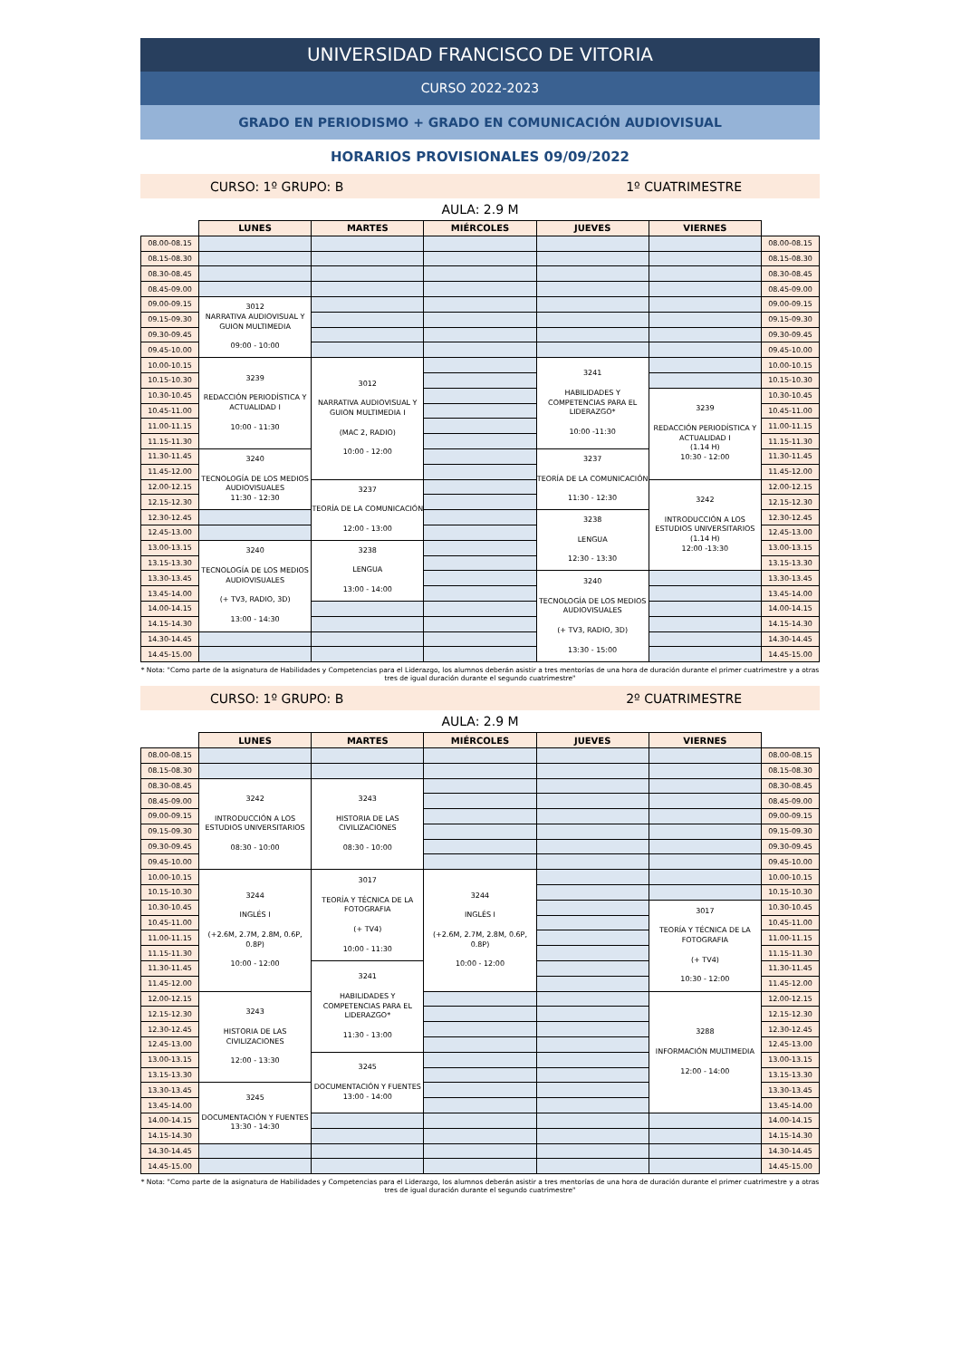UNIVERSIDAD FRANCISCO DE VITORIA
CURSO 2022-2023
GRADO EN PERIODISMO + GRADO EN COMUNICACIÓN AUDIOVISUAL
HORARIOS PROVISIONALES 09/09/2022
CURSO: 1º GRUPO: B 1º CUATRIMESTRE
AULA: 2.9 M
| | LUNES | MARTES | MIÉRCOLES | JUEVES | VIERNES | |
| --- | --- | --- | --- | --- | --- | --- |
| 08.00-08.15 | | | | | | 08.00-08.15 |
| 08.15-08.30 | | | | | | 08.15-08.30 |
| 08.30-08.45 | | | | | | 08.30-08.45 |
| 08.45-09.00 | | | | | | 08.45-09.00 |
| 09.00-09.15 | 3012 NARRATIVA AUDIOVISUAL Y GUION MULTIMEDIA 09:00 - 10:00 | | | | | 09.00-09.15 |
| 09.15-09.30 | | | | | | 09.15-09.30 |
| 09.30-09.45 | | | | | | 09.30-09.45 |
| 09.45-10.00 | | | | | | 09.45-10.00 |
| 10.00-10.15 | 3239 REDACCIÓN PERIODÍSTICA Y ACTUALIDAD I 10:00 - 11:30 | 3012 NARRATIVA AUDIOVISUAL Y GUION MULTIMEDIA I (MAC 2, RADIO) 10:00 - 12:00 | | 3241 HABILIDADES Y COMPETENCIAS PARA EL LIDERAZGO* 10:00 -11:30 | | 10.00-10.15 |
| 10.15-10.30 | | | | | | 10.15-10.30 |
| 10.30-10.45 | | | | | 3239 REDACCIÓN PERIODÍSTICA Y ACTUALIDAD I (1.14 H) 10:30 - 12:00 | 10.30-10.45 |
| 10.45-11.00 | | | | | | 10.45-11.00 |
| 11.00-11.15 | | | | | | 11.00-11.15 |
| 11.15-11.30 | | | | | | 11.15-11.30 |
| 11.30-11.45 | 3240 TECNOLOGÍA DE LOS MEDIOS AUDIOVISUALES 11:30 - 12:30 | | | 3237 TEORÍA DE LA COMUNICACIÓN 11:30 - 12:30 | | 11.30-11.45 |
| 11.45-12.00 | | | | | | 11.45-12.00 |
| 12.00-12.15 | | 3237 TEORÍA DE LA COMUNICACIÓN 12:00 - 13:00 | | | 3242 INTRODUCCIÓN A LOS ESTUDIOS UNIVERSITARIOS (1.14 H) 12:00 -13:30 | 12.00-12.15 |
| 12.15-12.30 | | | | | | 12.15-12.30 |
| 12.30-12.45 | | | | 3238 LENGUA 12:30 - 13:30 | | 12.30-12.45 |
| 12.45-13.00 | | | | | | 12.45-13.00 |
| 13.00-13.15 | 3240 TECNOLOGÍA DE LOS MEDIOS AUDIOVISUALES (+ TV3, RADIO, 3D) 13:00 - 14:30 | 3238 LENGUA 13:00 - 14:00 | | | | 13.00-13.15 |
| 13.15-13.30 | | | | | | 13.15-13.30 |
| 13.30-13.45 | | | | 3240 TECNOLOGÍA DE LOS MEDIOS AUDIOVISUALES (+ TV3, RADIO, 3D) 13:30 - 15:00 | | 13.30-13.45 |
| 13.45-14.00 | | | | | | 13.45-14.00 |
| 14.00-14.15 | | | | | | 14.00-14.15 |
| 14.15-14.30 | | | | | | 14.15-14.30 |
| 14.30-14.45 | | | | | | 14.30-14.45 |
| 14.45-15.00 | | | | | | 14.45-15.00 |
* Nota: "Como parte de la asignatura de Habilidades y Competencias para el Liderazgo, los alumnos deberán asistir a tres mentorías de una hora de duración durante el primer cuatrimestre y a otras tres de igual duración durante el segundo cuatrimestre"
CURSO: 1º GRUPO: B 2º CUATRIMESTRE
AULA: 2.9 M
| | LUNES | MARTES | MIÉRCOLES | JUEVES | VIERNES | |
| --- | --- | --- | --- | --- | --- | --- |
| 08.00-08.15 | | | | | | 08.00-08.15 |
| 08.15-08.30 | | | | | | 08.15-08.30 |
| 08.30-08.45 | 3242 INTRODUCCIÓN A LOS ESTUDIOS UNIVERSITARIOS 08:30 - 10:00 | 3243 HISTORIA DE LAS CIVILIZACIONES 08:30 - 10:00 | | | | 08.30-08.45 |
| 08.45-09.00 | | | | | | 08.45-09.00 |
| 09.00-09.15 | | | | | | 09.00-09.15 |
| 09.15-09.30 | | | | | | 09.15-09.30 |
| 09.30-09.45 | | | | | | 09.30-09.45 |
| 09.45-10.00 | | | | | | 09.45-10.00 |
| 10.00-10.15 | 3244 INGLÉS I (+2.6M, 2.7M, 2.8M, 0.6P, 0.8P) 10:00 - 12:00 | 3017 TEORÍA Y TÉCNICA DE LA FOTOGRAFIA (+ TV4) 10:00 - 11:30 | 3244 INGLÉS I (+2.6M, 2.7M, 2.8M, 0.6P, 0.8P) 10:00 - 12:00 | | | 10.00-10.15 |
| 10.15-10.30 | | | | | | 10.15-10.30 |
| 10.30-10.45 | | | | | 3017 TEORÍA Y TÉCNICA DE LA FOTOGRAFIA (+ TV4) 10:30 - 12:00 | 10.30-10.45 |
| 10.45-11.00 | | | | | | 10.45-11.00 |
| 11.00-11.15 | | | | | | 11.00-11.15 |
| 11.15-11.30 | | | | | | 11.15-11.30 |
| 11.30-11.45 | | 3241 HABILIDADES Y COMPETENCIAS PARA EL LIDERAZGO* 11:30 - 13:00 | | | | 11.30-11.45 |
| 11.45-12.00 | | | | | | 11.45-12.00 |
| 12.00-12.15 | 3243 HISTORIA DE LAS CIVILIZACIONES 12:00 - 13:30 | | | | 3288 INFORMACIÓN MULTIMEDIA 12:00 - 14:00 | 12.00-12.15 |
| 12.15-12.30 | | | | | | 12.15-12.30 |
| 12.30-12.45 | | | | | | 12.30-12.45 |
| 12.45-13.00 | | | | | | 12.45-13.00 |
| 13.00-13.15 | | 3245 DOCUMENTACIÓN Y FUENTES 13:00 - 14:00 | | | | 13.00-13.15 |
| 13.15-13.30 | | | | | | 13.15-13.30 |
| 13.30-13.45 | 3245 DOCUMENTACIÓN Y FUENTES 13:30 - 14:30 | | | | | 13.30-13.45 |
| 13.45-14.00 | | | | | | 13.45-14.00 |
| 14.00-14.15 | | | | | | 14.00-14.15 |
| 14.15-14.30 | | | | | | 14.15-14.30 |
| 14.30-14.45 | | | | | | 14.30-14.45 |
| 14.45-15.00 | | | | | | 14.45-15.00 |
* Nota: "Como parte de la asignatura de Habilidades y Competencias para el Liderazgo, los alumnos deberán asistir a tres mentorías de una hora de duración durante el primer cuatrimestre y a otras tres de igual duración durante el segundo cuatrimestre"